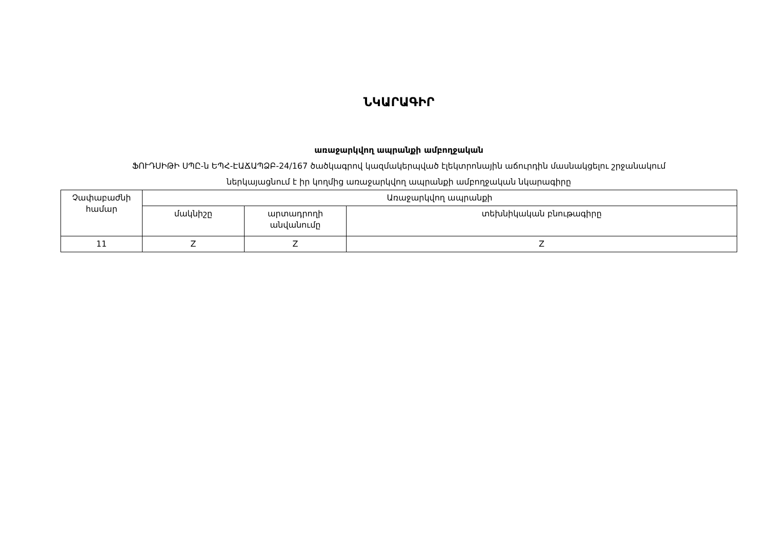ՆԿԱՐԱԳԻՐ
առաջարկվող ապրանքի ամբողջական
ՖՈՒԴՍԻԹԻ ՍՊԸ-ն ԵՊՀ-ԷԱՃԱՊՁԲ-24/167 ծածկագրով կազմակերպված էլեկտրոնային աճուրդին մասնակցելու շրջանակում
ներկայացնում է իր կողմից առաջարկվող ապրանքի ամբողջական նկարագիրը
| Չափաբաժնի համար | Առաջարկվող ապրանքի | | |
| --- | --- | --- | --- |
| | մակնիշը | արտադրողի անվանումը | տեխնիկական բնութագիրը |
| 11 | Z | Z | Z |